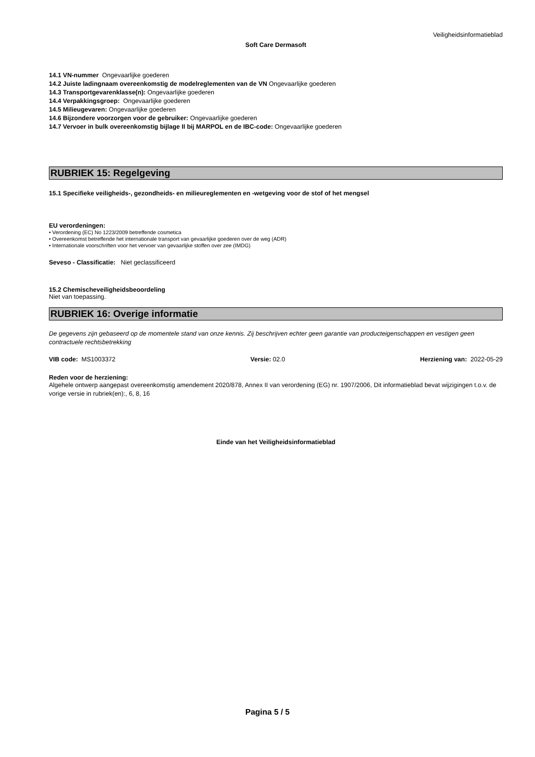Veiligheidsinformatieblad
Soft Care Dermasoft
14.1 VN-nummer Ongevaarlijke goederen
14.2 Juiste ladingnaam overeenkomstig de modelreglementen van de VN Ongevaarlijke goederen
14.3 Transportgevarenklasse(n): Ongevaarlijke goederen
14.4 Verpakkingsgroep: Ongevaarlijke goederen
14.5 Milieugevaren: Ongevaarlijke goederen
14.6 Bijzondere voorzorgen voor de gebruiker: Ongevaarlijke goederen
14.7 Vervoer in bulk overeenkomstig bijlage II bij MARPOL en de IBC-code: Ongevaarlijke goederen
RUBRIEK 15: Regelgeving
15.1 Specifieke veiligheids-, gezondheids- en milieureglementen en -wetgeving voor de stof of het mengsel
EU verordeningen:
• Verordening (EC) No 1223/2009 betreffende cosmetica
• Overeenkomst betreffende het internationale transport van gevaarlijke goederen over de weg (ADR)
• Internationale voorschriften voor het vervoer van gevaarlijke stoffen over zee (IMDG)
Seveso - Classificatie: Niet geclassificeerd
15.2 Chemischeveiligheidsbeoordeling
Niet van toepassing.
RUBRIEK 16: Overige informatie
De gegevens zijn gebaseerd op de momentele stand van onze kennis. Zij beschrijven echter geen garantie van producteigenschappen en vestigen geen contractuele rechtsbetrekking
VIB code: MS1003372 Versie: 02.0 Herziening van: 2022-05-29
Reden voor de herziening:
Algehele ontwerp aangepast overeenkomstig amendement 2020/878, Annex II van verordening (EG) nr. 1907/2006, Dit informatieblad bevat wijzigingen t.o.v. de vorige versie in rubriek(en):, 6, 8, 16
Einde van het Veiligheidsinformatieblad
Pagina 5 / 5